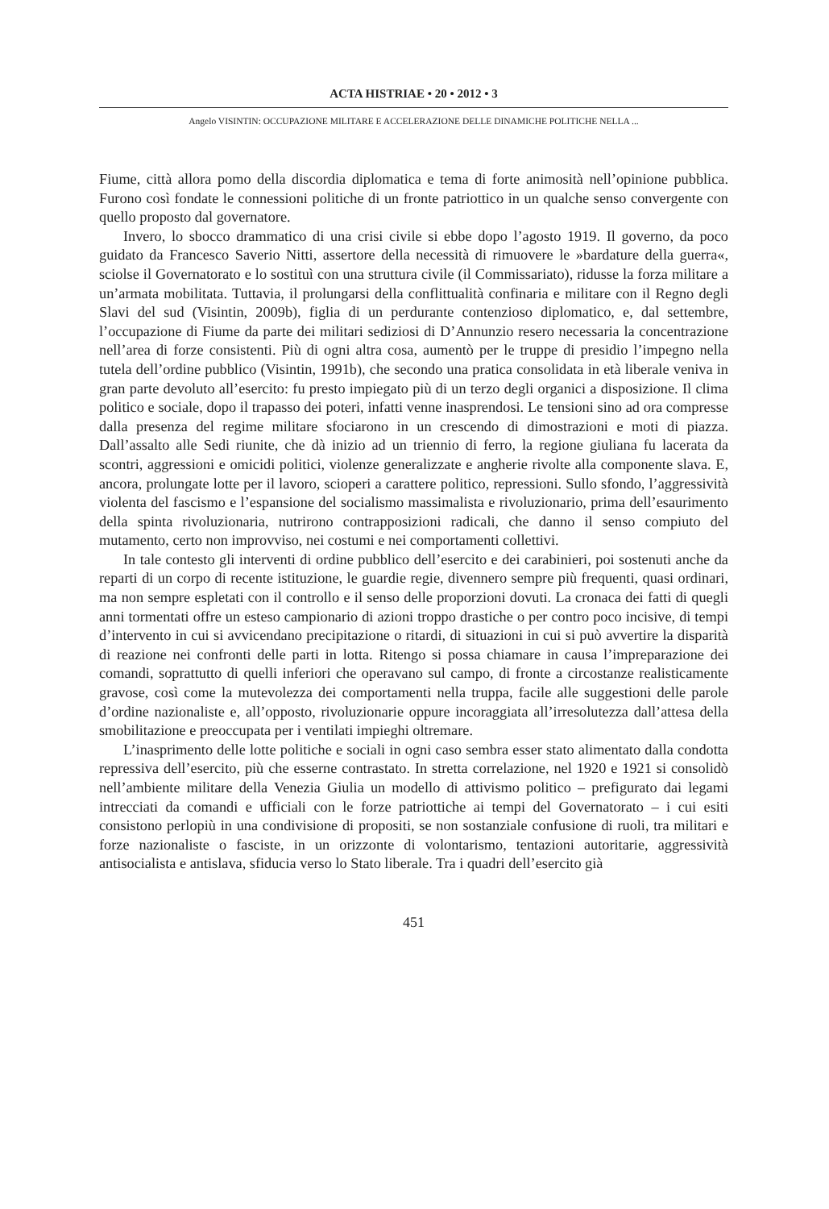ACTA HISTRIAE • 20 • 2012 • 3
Angelo VISINTIN: OCCUPAZIONE MILITARE E ACCELERAZIONE DELLE DINAMICHE POLITICHE NELLA ...
Fiume, città allora pomo della discordia diplomatica e tema di forte animosità nell’opinione pubblica. Furono così fondate le connessioni politiche di un fronte patriottico in un qualche senso convergente con quello proposto dal governatore.
Invero, lo sbocco drammatico di una crisi civile si ebbe dopo l’agosto 1919. Il governo, da poco guidato da Francesco Saverio Nitti, assertore della necessità di rimuovere le »bardature della guerra«, sciolse il Governatorato e lo sostituì con una struttura civile (il Commissariato), ridusse la forza militare a un’armata mobilitata. Tuttavia, il prolungarsi della conflittualità confinaria e militare con il Regno degli Slavi del sud (Visintin, 2009b), figlia di un perdurante contenzioso diplomatico, e, dal settembre, l’occupazione di Fiume da parte dei militari sediziosi di D’Annunzio resero necessaria la concentrazione nell’area di forze consistenti. Più di ogni altra cosa, aumentò per le truppe di presidio l’impegno nella tutela dell’ordine pubblico (Visintin, 1991b), che secondo una pratica consolidata in età liberale veniva in gran parte devoluto all’esercito: fu presto impiegato più di un terzo degli organici a disposizione. Il clima politico e sociale, dopo il trapasso dei poteri, infatti venne inasprendosi. Le tensioni sino ad ora compresse dalla presenza del regime militare sfociarono in un crescendo di dimostrazioni e moti di piazza. Dall’assalto alle Sedi riunite, che dà inizio ad un triennio di ferro, la regione giuliana fu lacerata da scontri, aggressioni e omicidi politici, violenze generalizzate e angherie rivolte alla componente slava. E, ancora, prolungate lotte per il lavoro, scioperi a carattere politico, repressioni. Sullo sfondo, l’aggressività violenta del fascismo e l’espansione del socialismo massimalista e rivoluzionario, prima dell’esaurimento della spinta rivoluzionaria, nutrirono contrapposizioni radicali, che danno il senso compiuto del mutamento, certo non improvviso, nei costumi e nei comportamenti collettivi.
In tale contesto gli interventi di ordine pubblico dell’esercito e dei carabinieri, poi sostenuti anche da reparti di un corpo di recente istituzione, le guardie regie, divennero sempre più frequenti, quasi ordinari, ma non sempre espletati con il controllo e il senso delle proporzioni dovuti. La cronaca dei fatti di quegli anni tormentati offre un esteso campionario di azioni troppo drastiche o per contro poco incisive, di tempi d’intervento in cui si avvicendano precipitazione o ritardi, di situazioni in cui si può avvertire la disparità di reazione nei confronti delle parti in lotta. Ritengo si possa chiamare in causa l’impreparazione dei comandi, soprattutto di quelli inferiori che operavano sul campo, di fronte a circostanze realisticamente gravose, così come la mutevolezza dei comportamenti nella truppa, facile alle suggestioni delle parole d’ordine nazionaliste e, all’opposto, rivoluzionarie oppure incoraggiata all’irresolutezza dall’attesa della smobilitazione e preoccupata per i ventilati impieghi oltremare.
L’inasprimento delle lotte politiche e sociali in ogni caso sembra esser stato alimentato dalla condotta repressiva dell’esercito, più che esserne contrastato. In stretta correlazione, nel 1920 e 1921 si consolidò nell’ambiente militare della Venezia Giulia un modello di attivismo politico – prefigurato dai legami intrecciati da comandi e ufficiali con le forze patriottiche ai tempi del Governatorato – i cui esiti consistono perlopiù in una condivisione di propositi, se non sostanziale confusione di ruoli, tra militari e forze nazionaliste o fasciste, in un orizzonte di volontarismo, tentazioni autoritarie, aggressività antisocialista e antislava, sfiducia verso lo Stato liberale. Tra i quadri dell’esercito già
451